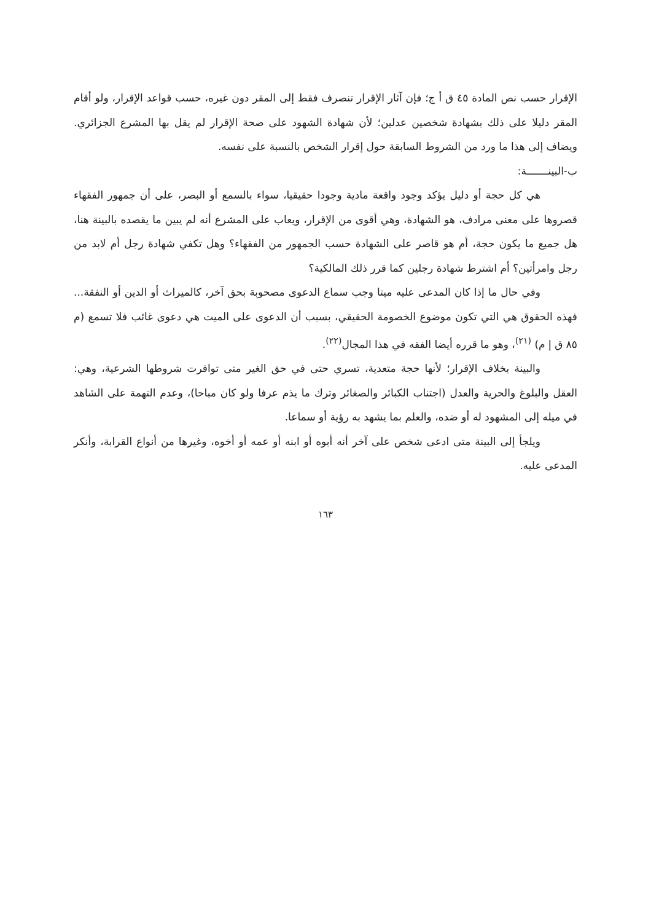الإقرار حسب نص المادة ٤٥ ق أ ج؛ فإن آثار الإقرار تنصرف فقط إلى المقر دون غيره، حسب قواعد الإقرار، ولو أقام المقر دليلا على ذلك بشهادة شخصين عدلين؛ لأن شهادة الشهود على صحة الإقرار لم يقل بها المشرع الجزائري. ويضاف إلى هذا ما ورد من الشروط السابقة حول إقرار الشخص بالنسبة على نفسه.
ب-البينـــــــة:
هي كل حجة أو دليل يؤكد وجود واقعة مادية وجودا حقيقيا، سواء بالسمع أو البصر، على أن جمهور الفقهاء قصروها على معنى مرادف، هو الشهادة، وهي أقوى من الإقرار، ويعاب على المشرع أنه لم يبين ما يقصده بالبينة هنا، هل جميع ما يكون حجة، أم هو قاصر على الشهادة حسب الجمهور من الفقهاء؟ وهل تكفي شهادة رجل أم لابد من رجل وامرأتين؟ أم اشترط شهادة رجلين كما قرر ذلك المالكية؟
وفي حال ما إذا كان المدعى عليه ميتا وجب سماع الدعوى مصحوبة بحق آخر، كالميراث أو الدين أو النفقة... فهذه الحقوق هي التي تكون موضوع الخصومة الحقيقي، بسبب أن الدعوى على الميت هي دعوى غائب فلا تسمع (م ٨٥ ق إ م) <sup>(٢١)</sup>، وهو ما قرره أيضا الفقه في هذا المجال<sup>(٢٢)</sup>.
والبينة بخلاف الإقرار؛ لأنها حجة متعدية، تسري حتى في حق الغير متى توافرت شروطها الشرعية، وهي: العقل والبلوغ والحرية والعدل (اجتناب الكبائر والصغائر وترك ما يذم عرفا ولو كان مباحا)، وعدم التهمة على الشاهد في ميله إلى المشهود له أو ضده، والعلم بما يشهد به رؤية أو سماعا.
ويلجأ إلى البينة متى ادعى شخص على آخر أنه أبوه أو ابنه أو عمه أو أخوه، وغيرها من أنواع القرابة، وأنكر المدعى عليه.
١٦٣